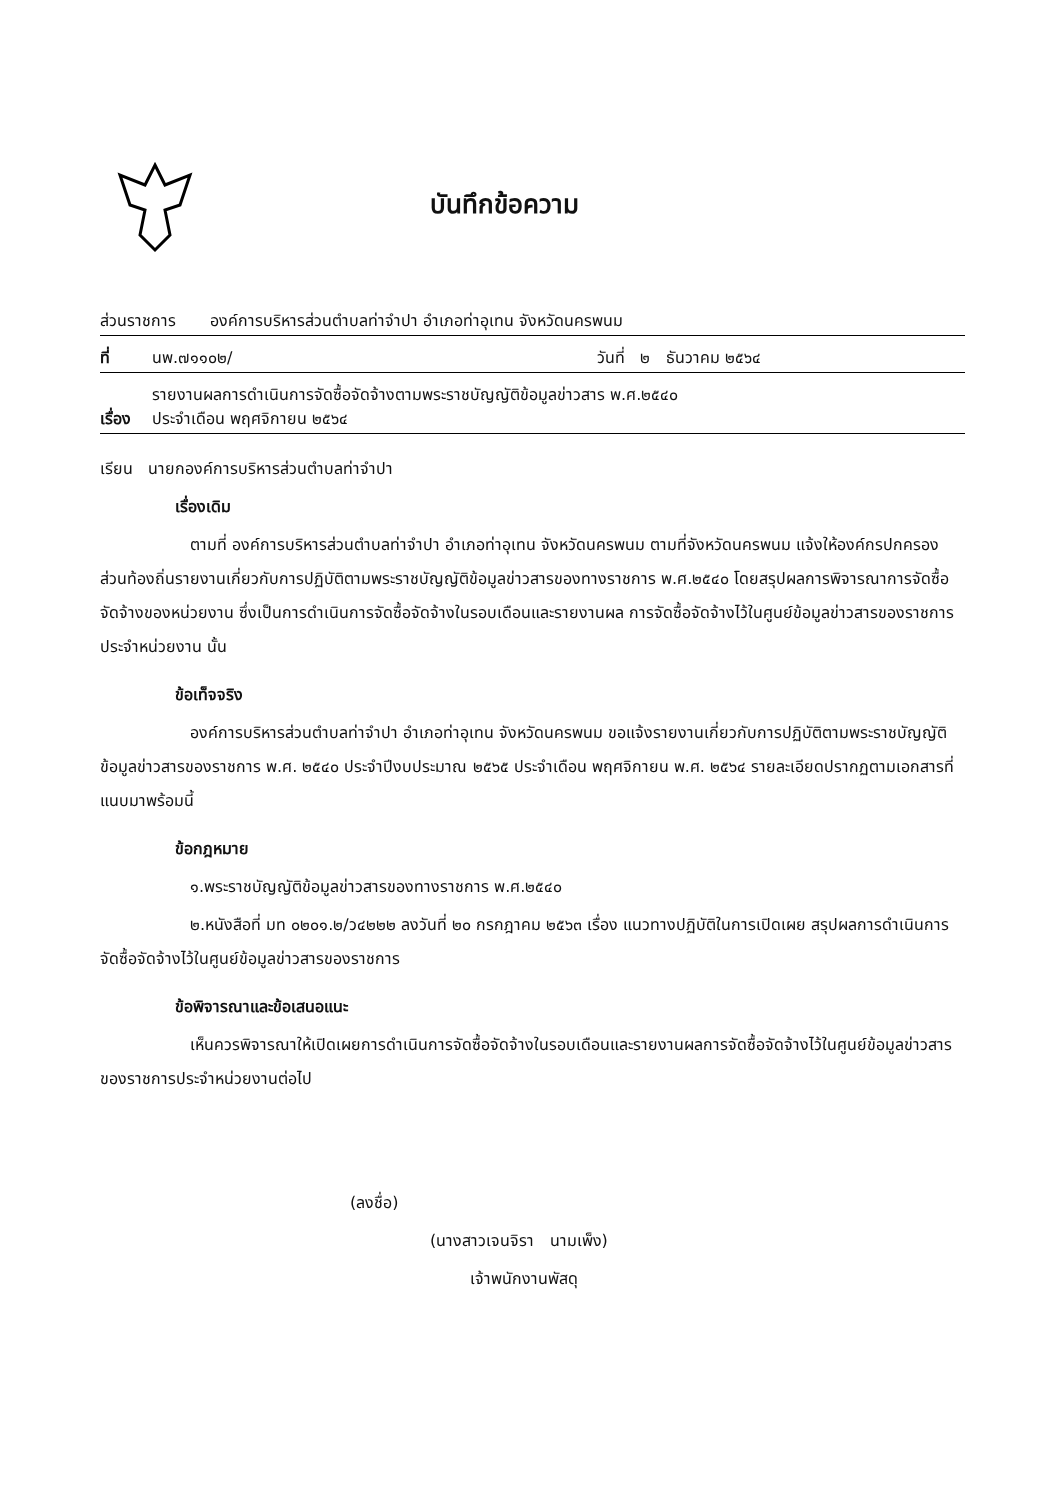บันทึกข้อความ
ส่วนราชการ องค์การบริหารส่วนตำบลท่าจำปา อำเภอท่าอุเทน จังหวัดนครพนม
ที่ นพ.๗๑๑๐๒/ วันที่ ๒ ธันวาคม ๒๕๖๔
เรื่อง รายงานผลการดำเนินการจัดซื้อจัดจ้างตามพระราชบัญญัติข้อมูลข่าวสาร พ.ศ.๒๕๔๐
ประจำเดือน พฤศจิกายน ๒๕๖๔
เรียน นายกองค์การบริหารส่วนตำบลท่าจำปา
เรื่องเดิม
ตามที่ องค์การบริหารส่วนตำบลท่าจำปา อำเภอท่าอุเทน จังหวัดนครพนม ตามที่จังหวัดนครพนม แจ้งให้องค์กรปกครองส่วนท้องถิ่นรายงานเกี่ยวกับการปฏิบัติตามพระราชบัญญัติข้อมูลข่าวสารของทางราชการ พ.ศ.๒๕๔๐ โดยสรุปผลการพิจารณาการจัดซื้อจัดจ้างของหน่วยงาน ซึ่งเป็นการดำเนินการจัดซื้อจัดจ้างในรอบเดือนและรายงานผล การจัดซื้อจัดจ้างไว้ในศูนย์ข้อมูลข่าวสารของราชการประจำหน่วยงาน นั้น
ข้อเท็จจริง
องค์การบริหารส่วนตำบลท่าจำปา อำเภอท่าอุเทน จังหวัดนครพนม ขอแจ้งรายงานเกี่ยวกับการปฏิบัติตามพระราชบัญญัติข้อมูลข่าวสารของราชการ พ.ศ. ๒๕๔๐ ประจำปีงบประมาณ ๒๕๖๕ ประจำเดือน พฤศจิกายน พ.ศ. ๒๕๖๔ รายละเอียดปรากฏตามเอกสารที่แนบมาพร้อมนี้
ข้อกฎหมาย
๑.พระราชบัญญัติข้อมูลข่าวสารของทางราชการ พ.ศ.๒๕๔๐
๒.หนังสือที่ มท ๐๒๐๑.๒/ว๔๒๒๒ ลงวันที่ ๒๐ กรกฎาคม ๒๕๖๓ เรื่อง แนวทางปฏิบัติในการเปิดเผย สรุปผลการดำเนินการจัดซื้อจัดจ้างไว้ในศูนย์ข้อมูลข่าวสารของราชการ
ข้อพิจารณาและข้อเสนอแนะ
เห็นควรพิจารณาให้เปิดเผยการดำเนินการจัดซื้อจัดจ้างในรอบเดือนและรายงานผลการจัดซื้อจัดจ้างไว้ในศูนย์ข้อมูลข่าวสารของราชการประจำหน่วยงานต่อไป
(ลงชื่อ)
(นางสาวเจนจิรา นามเพ็ง)
เจ้าพนักงานพัสดุ